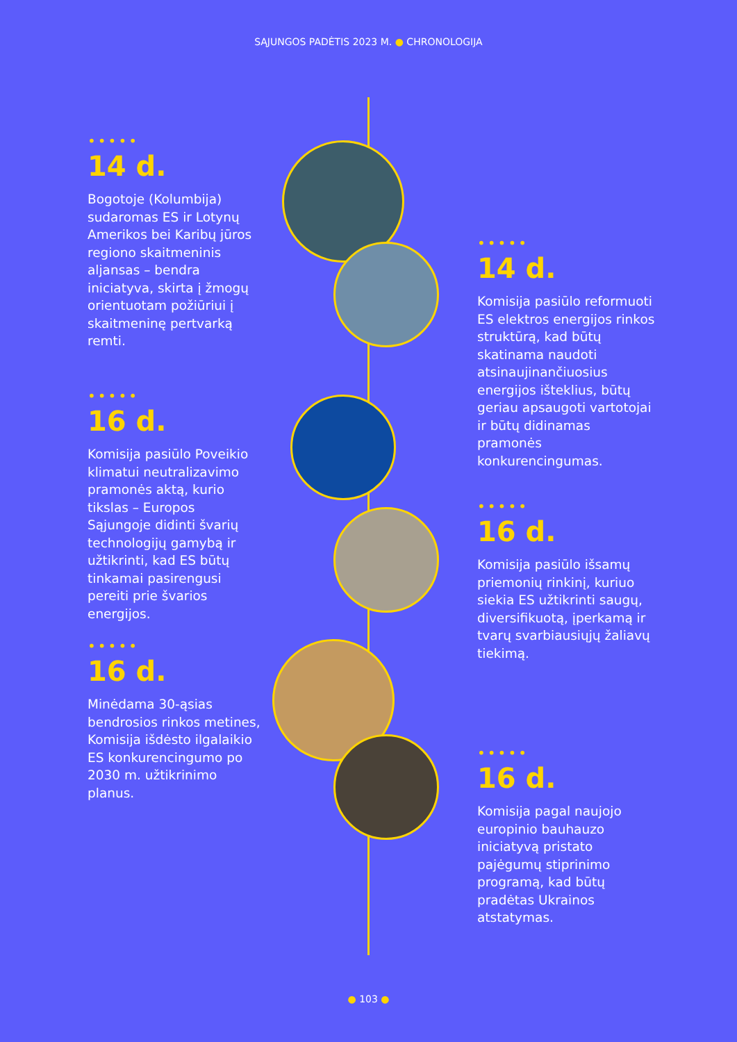SĄJUNGOS PADĖTIS 2023 M. ● CHRONOLOGIJA
•••••
14 d.
Bogotoje (Kolumbija) sudaromas ES ir Lotynų Amerikos bei Karibų jūros regiono skaitmeninis aljansas – bendra iniciatyva, skirta į žmogų orientuotam požiūriui į skaitmeninę pertvarką remti.
•••••
14 d.
Komisija pasiūlo reformuoti ES elektros energijos rinkos struktūrą, kad būtų skatinama naudoti atsinaujinančiuosius energijos išteklius, būtų geriau apsaugoti vartotojai ir būtų didinamas pramonės konkurencingumas.
•••••
16 d.
Komisija pasiūlo Poveikio klimatui neutralizavimo pramonės aktą, kurio tikslas – Europos Sąjungoje didinti švarių technologijų gamybą ir užtikrinti, kad ES būtų tinkamai pasirengusi pereiti prie švarios energijos.
•••••
16 d.
Komisija pasiūlo išsamų priemonių rinkinį, kuriuo siekia ES užtikrinti saugų, diversifikuotą, įperkamą ir tvarų svarbiausiųjų žaliavų tiekimą.
•••••
16 d.
Minėdama 30-ąsias bendrosios rinkos metines, Komisija išdėsto ilgalaikio ES konkurencingumo po 2030 m. užtikrinimo planus.
•••••
16 d.
Komisija pagal naujojo europinio bauhauzo iniciatyvą pristato pajėgumų stiprinimo programą, kad būtų pradėtas Ukrainos atstatymas.
● 103 ●